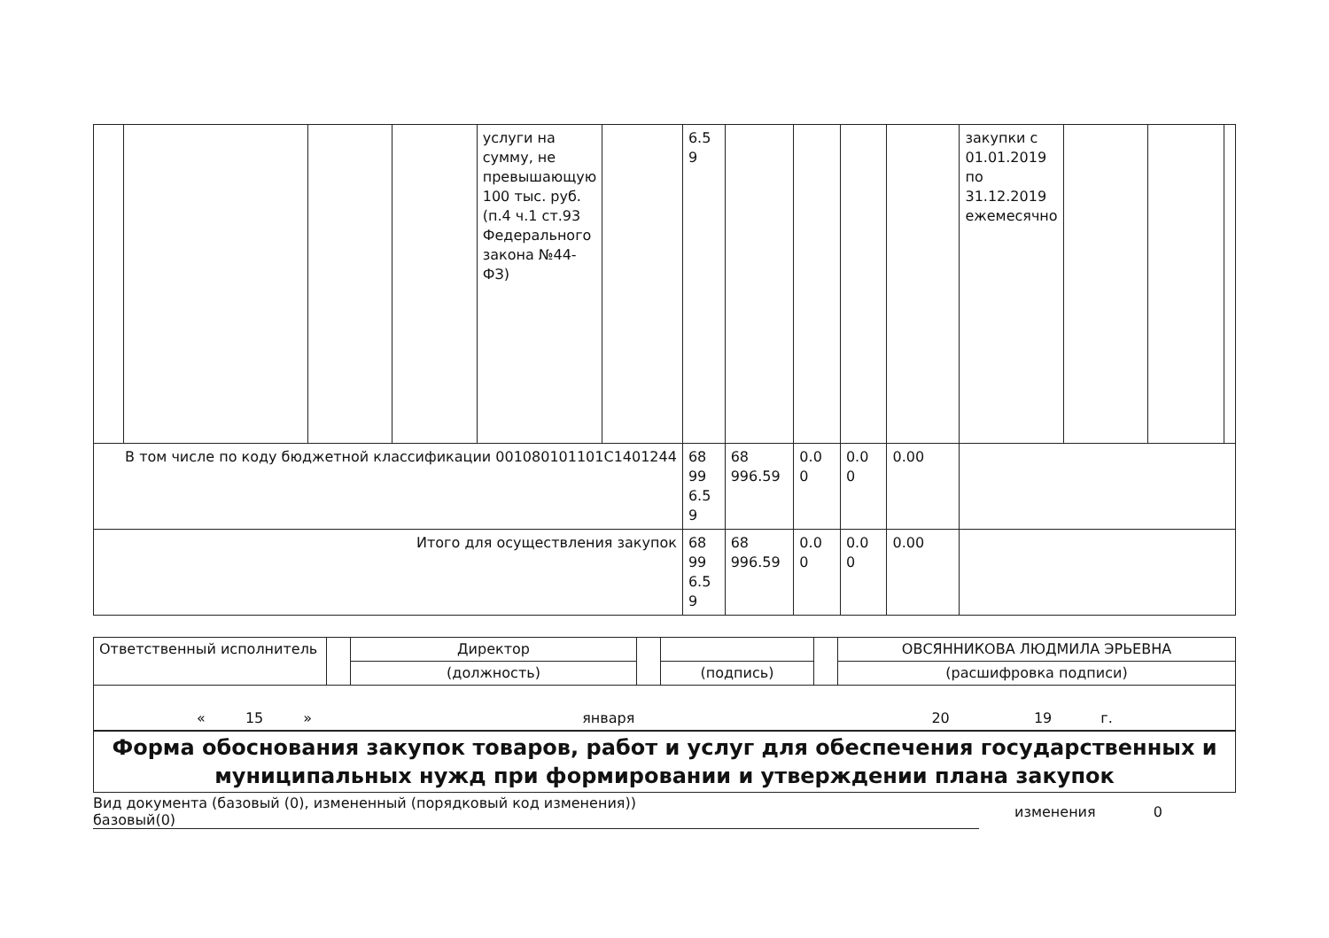| | | | | услуги на сумму, не превышающую 100 тыс. руб. (п.4 ч.1 ст.93 Федерального закона №44-ФЗ) | | 6.5 9 | | | | | закупки с 01.01.2019 по 31.12.2019 ежемесячно | | | |
| В том числе по коду бюджетной классификации 001080101101С1401244 | | | | | | 68 99 6.5 9 | 68 996.59 | 0.0 0 | 0.0 0 | 0.00 | | | | |
| Итого для осуществления закупок | | | | | | 68 99 6.5 9 | 68 996.59 | 0.0 0 | 0.0 0 | 0.00 | | | | |
| Ответственный исполнитель | | Директор | | | | ОВСЯННИКОВА ЛЮДМИЛА ЭРЬЕВНА |
| | | (должность) | | (подпись) | | (расшифровка подписи) |
| « 15 » января 20 19 г. | | | | | | |
Форма обоснования закупок товаров, работ и услуг для обеспечения государственных и муниципальных нужд при формировании и утверждении плана закупок
Вид документа (базовый (0), измененный (порядковый код изменения))
базовый(0)
изменения 0